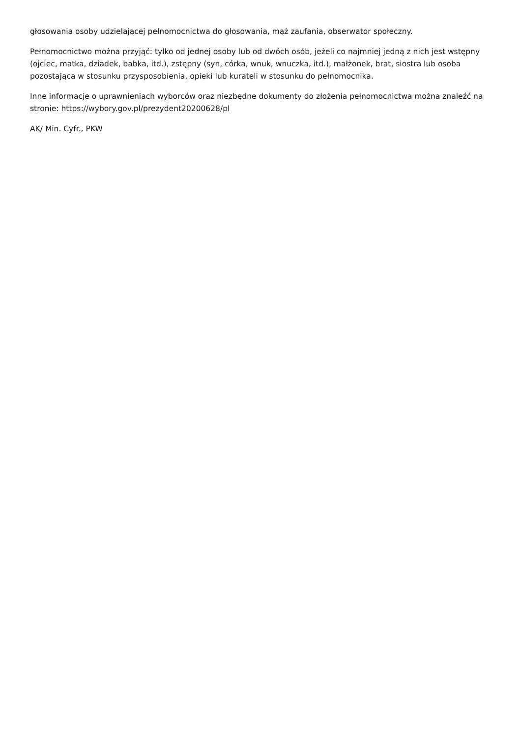głosowania osoby udzielającej pełnomocnictwa do głosowania, mąż zaufania, obserwator społeczny.
Pełnomocnictwo można przyjąć: tylko od jednej osoby lub od dwóch osób, jeżeli co najmniej jedną z nich jest wstępny (ojciec, matka, dziadek, babka, itd.), zstępny (syn, córka, wnuk, wnuczka, itd.), małżonek, brat, siostra lub osoba pozostająca w stosunku przysposobienia, opieki lub kurateli w stosunku do pełnomocnika.
Inne informacje o uprawnieniach wyborców oraz niezbędne dokumenty do złożenia pełnomocnictwa można znaleźć na stronie: https://wybory.gov.pl/prezydent20200628/pl
AK/ Min. Cyfr., PKW